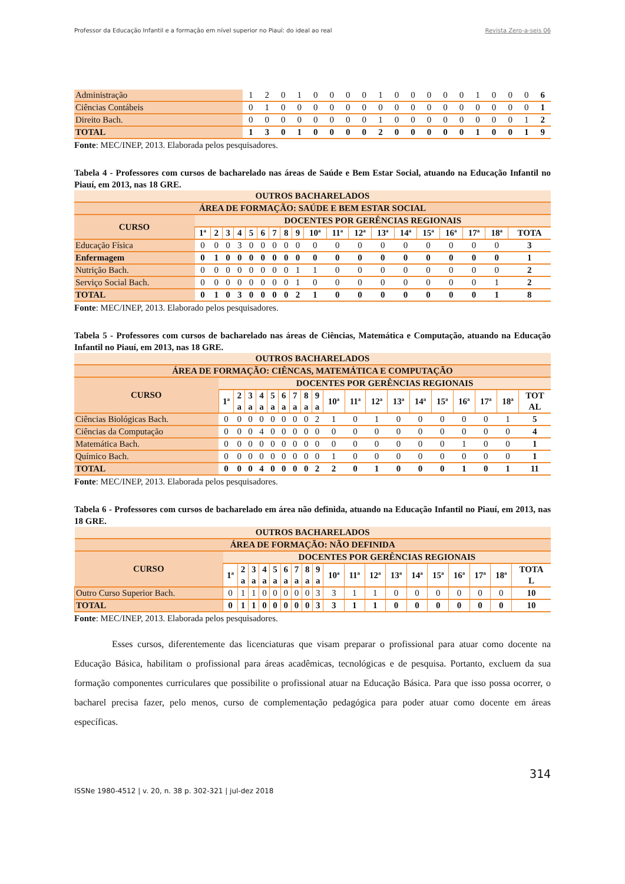Professor da Educação Infantil e a formação em nível superior no Piauí: do ideal ao real Revista Zero-a-seis 06
| Administração | 1 | 2 | 0 | 1 | 0 | 0 | 0 | 0 | 1 | 0 | 0 | 0 | 0 | 0 | 1 | 0 | 0 | 0 | 6 |
| Ciências Contábeis | 0 | 1 | 0 | 0 | 0 | 0 | 0 | 0 | 0 | 0 | 0 | 0 | 0 | 0 | 0 | 0 | 0 | 0 | 1 |
| Direito Bach. | 0 | 0 | 0 | 0 | 0 | 0 | 0 | 0 | 1 | 0 | 0 | 0 | 0 | 0 | 0 | 0 | 0 | 1 | 2 |
| TOTAL | 1 | 3 | 0 | 1 | 0 | 0 | 0 | 0 | 2 | 0 | 0 | 0 | 0 | 0 | 1 | 0 | 0 | 1 | 9 |
Fonte: MEC/INEP, 2013. Elaborada pelos pesquisadores.
Tabela 4 - Professores com cursos de bacharelado nas áreas de Saúde e Bem Estar Social, atuando na Educação Infantil no Piauí, em 2013, nas 18 GRE.
| OUTROS BACHARELADOS | | | | | | | | | | | | | | | | | | | |
| ÁREA DE FORMAÇÃO: SAÚDE E BEM ESTAR SOCIAL | | | | | | | | | | | | | | | | | | | |
| CURSO | DOCENTES POR GERÊNCIAS REGIONAIS | | | | | | | | | | | | | | | | | | |
| | 1ª | 2 | 3 | 4 | 5 | 6 | 7 | 8 | 9 | 10ª | 11ª | 12ª | 13ª | 14ª | 15ª | 16ª | 17ª | 18ª | TOTA |
| Educação Física | 0 | 0 | 0 | 3 | 0 | 0 | 0 | 0 | 0 | 0 | 0 | 0 | 0 | 0 | 0 | 0 | 0 | 0 | 3 |
| Enfermagem | 0 | 1 | 0 | 0 | 0 | 0 | 0 | 0 | 0 | 0 | 0 | 0 | 0 | 0 | 0 | 0 | 0 | 0 | 1 |
| Nutrição Bach. | 0 | 0 | 0 | 0 | 0 | 0 | 0 | 0 | 1 | 1 | 0 | 0 | 0 | 0 | 0 | 0 | 0 | 0 | 2 |
| Serviço Social Bach. | 0 | 0 | 0 | 0 | 0 | 0 | 0 | 0 | 1 | 0 | 0 | 0 | 0 | 0 | 0 | 0 | 0 | 1 | 2 |
| TOTAL | 0 | 1 | 0 | 3 | 0 | 0 | 0 | 0 | 2 | 1 | 0 | 0 | 0 | 0 | 0 | 0 | 0 | 1 | 8 |
Fonte: MEC/INEP, 2013. Elaborado pelos pesquisadores.
Tabela 5 - Professores com cursos de bacharelado nas áreas de Ciências, Matemática e Computação, atuando na Educação Infantil no Piauí, em 2013, nas 18 GRE.
| OUTROS BACHARELADOS | | | | | | | | | | | | | | | | | | | |
| ÁREA DE FORMAÇÃO: CIÊNCAS, MATEMÁTICA E COMPUTAÇÃO | | | | | | | | | | | | | | | | | | | |
| CURSO | DOCENTES POR GERÊNCIAS REGIONAIS | | | | | | | | | | | | | | | | | | |
| | 1ª | 2 a | 3 a | 4 a | 5 a | 6 a | 7 a | 8 a | 9 a | 10ª | 11ª | 12ª | 13ª | 14ª | 15ª | 16ª | 17ª | 18ª | TOT AL |
| Ciências Biológicas Bach. | 0 | 0 | 0 | 0 | 0 | 0 | 0 | 0 | 2 | 1 | 0 | 1 | 0 | 0 | 0 | 0 | 0 | 1 | 5 |
| Ciências da Computação | 0 | 0 | 0 | 4 | 0 | 0 | 0 | 0 | 0 | 0 | 0 | 0 | 0 | 0 | 0 | 0 | 0 | 0 | 4 |
| Matemática Bach. | 0 | 0 | 0 | 0 | 0 | 0 | 0 | 0 | 0 | 0 | 0 | 0 | 0 | 0 | 0 | 1 | 0 | 0 | 1 |
| Químico Bach. | 0 | 0 | 0 | 0 | 0 | 0 | 0 | 0 | 0 | 1 | 0 | 0 | 0 | 0 | 0 | 0 | 0 | 0 | 1 |
| TOTAL | 0 | 0 | 0 | 4 | 0 | 0 | 0 | 0 | 2 | 2 | 0 | 1 | 0 | 0 | 0 | 1 | 0 | 1 | 11 |
Fonte: MEC/INEP, 2013. Elaborada pelos pesquisadores.
Tabela 6 - Professores com cursos de bacharelado em área não definida, atuando na Educação Infantil no Piauí, em 2013, nas 18 GRE.
| OUTROS BACHARELADOS | | | | | | | | | | | | | | | | | | | |
| ÁREA DE FORMAÇÃO: NÃO DEFINIDA | | | | | | | | | | | | | | | | | | | |
| CURSO | DOCENTES POR GERÊNCIAS REGIONAIS | | | | | | | | | | | | | | | | | | |
| | 1ª | 2 a | 3 a | 4 a | 5 a | 6 a | 7 a | 8 a | 9 a | 10ª | 11ª | 12ª | 13ª | 14ª | 15ª | 16ª | 17ª | 18ª | TOTA L |
| Outro Curso Superior Bach. | 0 | 1 | 1 | 0 | 0 | 0 | 0 | 0 | 3 | 3 | 1 | 1 | 0 | 0 | 0 | 0 | 0 | 0 | 10 |
| TOTAL | 0 | 1 | 1 | 0 | 0 | 0 | 0 | 0 | 3 | 3 | 1 | 1 | 0 | 0 | 0 | 0 | 0 | 0 | 10 |
Fonte: MEC/INEP, 2013. Elaborada pelos pesquisadores.
Esses cursos, diferentemente das licenciaturas que visam preparar o profissional para atuar como docente na Educação Básica, habilitam o profissional para áreas acadêmicas, tecnológicas e de pesquisa. Portanto, excluem da sua formação componentes curriculares que possibilite o profissional atuar na Educação Básica. Para que isso possa ocorrer, o bacharel precisa fazer, pelo menos, curso de complementação pedagógica para poder atuar como docente em áreas específicas.
314
ISSNe 1980-4512 | v. 20, n. 38 p. 302-321 | jul-dez 2018